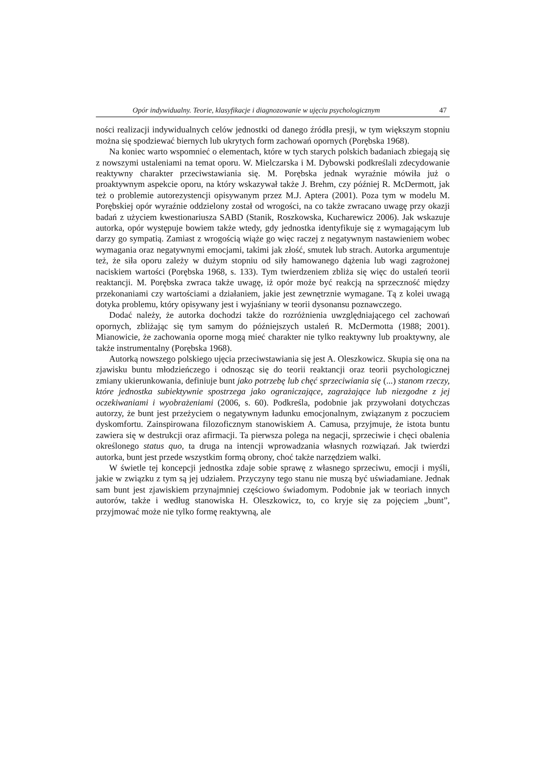Opór indywidualny. Teorie, klasyfikacje i diagnozowanie w ujęciu psychologicznym 47
ności realizacji indywidualnych celów jednostki od danego źródła presji, w tym większym stopniu można się spodziewać biernych lub ukrytych form zachowań opornych (Porębska 1968).
Na koniec warto wspomnieć o elementach, które w tych starych polskich badaniach zbiegają się z nowszymi ustaleniami na temat oporu. W. Mielczarska i M. Dybowski podkreślali zdecydowanie reaktywny charakter przeciwstawiania się. M. Porębska jednak wyraźnie mówiła już o proaktywnym aspekcie oporu, na który wskazywał także J. Brehm, czy później R. McDermott, jak też o problemie autorezystencji opisywanym przez M.J. Aptera (2001). Poza tym w modelu M. Porębskiej opór wyraźnie oddzielony został od wrogości, na co także zwracano uwagę przy okazji badań z użyciem kwestionariusza SABD (Stanik, Roszkowska, Kucharewicz 2006). Jak wskazuje autorka, opór występuje bowiem także wtedy, gdy jednostka identyfikuje się z wymagającym lub darzy go sympatią. Zamiast z wrogością wiąże go więc raczej z negatywnym nastawieniem wobec wymagania oraz negatywnymi emocjami, takimi jak złość, smutek lub strach. Autorka argumentuje też, że siła oporu zależy w dużym stopniu od siły hamowanego dążenia lub wagi zagrożonej naciskiem wartości (Porębska 1968, s. 133). Tym twierdzeniem zbliża się więc do ustaleń teorii reaktancji. M. Porębska zwraca także uwagę, iż opór może być reakcją na sprzeczność między przekonaniami czy wartościami a działaniem, jakie jest zewnętrznie wymagane. Tą z kolei uwagą dotyka problemu, który opisywany jest i wyjaśniany w teorii dysonansu poznawczego.
Dodać należy, że autorka dochodzi także do rozróżnienia uwzględniającego cel zachowań opornych, zbliżając się tym samym do późniejszych ustaleń R. McDermotta (1988; 2001). Mianowicie, że zachowania oporne mogą mieć charakter nie tylko reaktywny lub proaktywny, ale także instrumentalny (Porębska 1968).
Autorką nowszego polskiego ujęcia przeciwstawiania się jest A. Oleszkowicz. Skupia się ona na zjawisku buntu młodzieńczego i odnosząc się do teorii reaktancji oraz teorii psychologicznej zmiany ukierunkowania, definiuje bunt jako potrzebę lub chęć sprzeciwiania się (...) stanom rzeczy, które jednostka subiektywnie spostrzega jako ograniczające, zagrażające lub niezgodne z jej oczekiwaniami i wyobrażeniami (2006, s. 60). Podkreśla, podobnie jak przywołani dotychczas autorzy, że bunt jest przeżyciem o negatywnym ładunku emocjonalnym, związanym z poczuciem dyskomfortu. Zainspirowana filozoficznym stanowiskiem A. Camusa, przyjmuje, że istota buntu zawiera się w destrukcji oraz afirmacji. Ta pierwsza polega na negacji, sprzeciwie i chęci obalenia określonego status quo, ta druga na intencji wprowadzania własnych rozwiązań. Jak twierdzi autorka, bunt jest przede wszystkim formą obrony, choć także narzędziem walki.
W świetle tej koncepcji jednostka zdaje sobie sprawę z własnego sprzeciwu, emocji i myśli, jakie w związku z tym są jej udziałem. Przyczyny tego stanu nie muszą być uświadamiane. Jednak sam bunt jest zjawiskiem przynajmniej częściowo świadomym. Podobnie jak w teoriach innych autorów, także i według stanowiska H. Oleszkowicz, to, co kryje się za pojęciem „bunt”, przyjmować może nie tylko formę reaktywną, ale